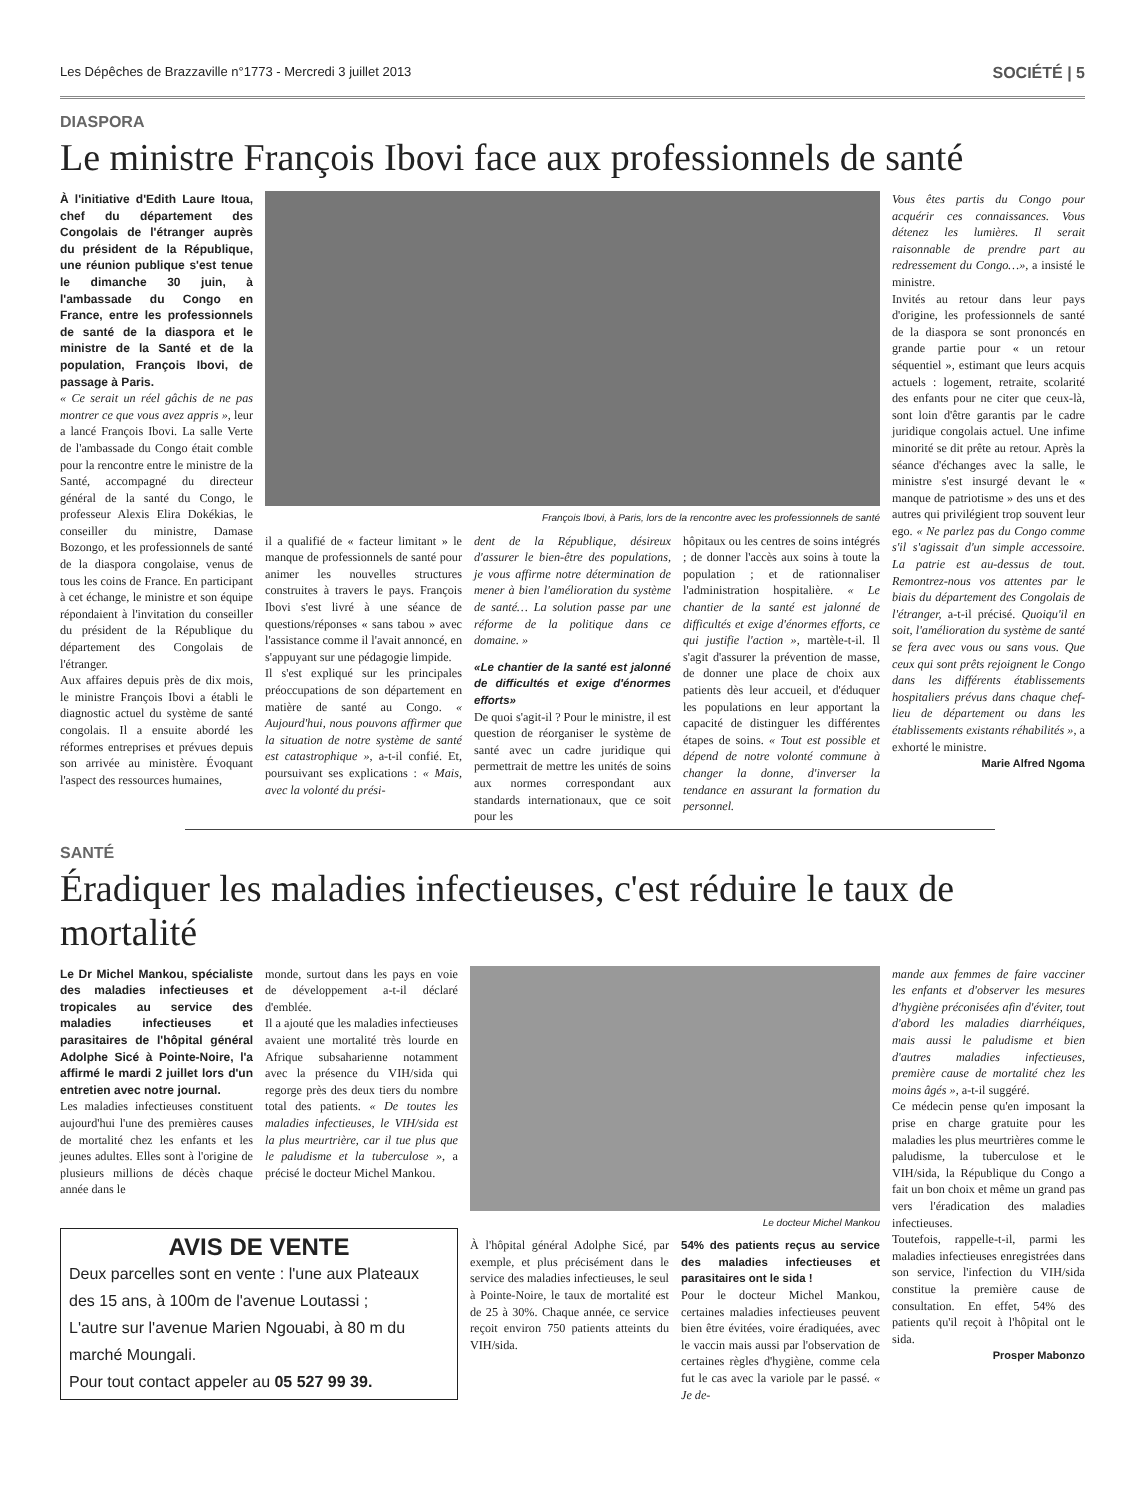Les Dépêches de Brazzaville n°1773 - Mercredi 3 juillet 2013 SOCIÉTÉ | 5
DIASPORA
Le ministre François Ibovi face aux professionnels de santé
À l'initiative d'Edith Laure Itoua, chef du département des Congolais de l'étranger auprès du président de la République, une réunion publique s'est tenue le dimanche 30 juin, à l'ambassade du Congo en France, entre les professionnels de santé de la diaspora et le ministre de la Santé et de la population, François Ibovi, de passage à Paris.
« Ce serait un réel gâchis de ne pas montrer ce que vous avez appris », leur a lancé François Ibovi. La salle Verte de l'ambassade du Congo était comble pour la rencontre entre le ministre de la Santé, accompagné du directeur général de la santé du Congo, le professeur Alexis Elira Dokékias, le conseiller du ministre, Damase Bozongo, et les professionnels de santé de la diaspora congolaise, venus de tous les coins de France. En participant à cet échange, le ministre et son équipe répondaient à l'invitation du conseiller du président de la République du département des Congolais de l'étranger.
Aux affaires depuis près de dix mois, le ministre François Ibovi a établi le diagnostic actuel du système de santé congolais. Il a ensuite abordé les réformes entreprises et prévues depuis son arrivée au ministère. Évoquant l'aspect des ressources humaines,
François Ibovi, à Paris, lors de la rencontre avec les professionnels de santé
il a qualifié de « facteur limitant » le manque de professionnels de santé pour animer les nouvelles structures construites à travers le pays. François Ibovi s'est livré à une séance de questions/réponses « sans tabou » avec l'assistance comme il l'avait annoncé, en s'appuyant sur une pédagogie limpide.
Il s'est expliqué sur les principales préoccupations de son département en matière de santé au Congo. « Aujourd'hui, nous pouvons affirmer que la situation de notre système de santé est catastrophique », a-t-il confié. Et, poursuivant ses explications : « Mais, avec la volonté du prési-
dent de la République, désireux d'assurer le bien-être des populations, je vous affirme notre détermination de mener à bien l'amélioration du système de santé… La solution passe par une réforme de la politique dans ce domaine. »
«Le chantier de la santé est jalonné de difficultés et exige d'énormes efforts»
De quoi s'agit-il ? Pour le ministre, il est question de réorganiser le système de santé avec un cadre juridique qui permettrait de mettre les unités de soins aux normes correspondant aux standards internationaux, que ce soit pour les
hôpitaux ou les centres de soins intégrés ; de donner l'accès aux soins à toute la population ; et de rationnaliser l'administration hospitalière. « Le chantier de la santé est jalonné de difficultés et exige d'énormes efforts, ce qui justifie l'action », martèle-t-il. Il s'agit d'assurer la prévention de masse, de donner une place de choix aux patients dès leur accueil, et d'éduquer les populations en leur apportant la capacité de distinguer les différentes étapes de soins. « Tout est possible et dépend de notre volonté commune à changer la donne, d'inverser la tendance en assurant la formation du personnel.
Vous êtes partis du Congo pour acquérir ces connaissances. Vous détenez les lumières. Il serait raisonnable de prendre part au redressement du Congo…», a insisté le ministre.
Invités au retour dans leur pays d'origine, les professionnels de santé de la diaspora se sont prononcés en grande partie pour « un retour séquentiel », estimant que leurs acquis actuels : logement, retraite, scolarité des enfants pour ne citer que ceux-là, sont loin d'être garantis par le cadre juridique congolais actuel. Une infime minorité se dit prête au retour. Après la séance d'échanges avec la salle, le ministre s'est insurgé devant le « manque de patriotisme » des uns et des autres qui privilégient trop souvent leur ego. « Ne parlez pas du Congo comme s'il s'agissait d'un simple accessoire. La patrie est au-dessus de tout. Remontrez-nous vos attentes par le biais du département des Congolais de l'étranger, a-t-il précisé. Quoiqu'il en soit, l'amélioration du système de santé se fera avec vous ou sans vous. Que ceux qui sont prêts rejoignent le Congo dans les différents établissements hospitaliers prévus dans chaque chef-lieu de département ou dans les établissements existants réhabilités », a exhorté le ministre.
Marie Alfred Ngoma
SANTÉ
Éradiquer les maladies infectieuses, c'est réduire le taux de mortalité
Le Dr Michel Mankou, spécialiste des maladies infectieuses et tropicales au service des maladies infectieuses et parasitaires de l'hôpital général Adolphe Sicé à Pointe-Noire, l'a affirmé le mardi 2 juillet lors d'un entretien avec notre journal.
Les maladies infectieuses constituent aujourd'hui l'une des premières causes de mortalité chez les enfants et les jeunes adultes. Elles sont à l'origine de plusieurs millions de décès chaque année dans le
monde, surtout dans les pays en voie de développement a-t-il déclaré d'emblée.
Il a ajouté que les maladies infectieuses avaient une mortalité très lourde en Afrique subsaharienne notamment avec la présence du VIH/sida qui regorge près des deux tiers du nombre total des patients. « De toutes les maladies infectieuses, le VIH/sida est la plus meurtrière, car il tue plus que le paludisme et la tuberculose », a précisé le docteur Michel Mankou.
AVIS DE VENTE
Deux parcelles sont en vente : l'une aux Plateaux des 15 ans, à 100m de l'avenue Loutassi ;
L'autre sur l'avenue Marien Ngouabi, à 80 m du marché Moungali.
Pour tout contact appeler au 05 527 99 39.
Le docteur Michel Mankou
À l'hôpital général Adolphe Sicé, par exemple, et plus précisément dans le service des maladies infectieuses, le seul à Pointe-Noire, le taux de mortalité est de 25 à 30%. Chaque année, ce service reçoit environ 750 patients atteints du VIH/sida.
54% des patients reçus au service des maladies infectieuses et parasitaires ont le sida !
Pour le docteur Michel Mankou, certaines maladies infectieuses peuvent bien être évitées, voire éradiquées, avec le vaccin mais aussi par l'observation de certaines règles d'hygiène, comme cela fut le cas avec la variole par le passé. « Je de-
mande aux femmes de faire vacciner les enfants et d'observer les mesures d'hygiène préconisées afin d'éviter, tout d'abord les maladies diarrhéiques, mais aussi le paludisme et bien d'autres maladies infectieuses, première cause de mortalité chez les moins âgés », a-t-il suggéré.
Ce médecin pense qu'en imposant la prise en charge gratuite pour les maladies les plus meurtrières comme le paludisme, la tuberculose et le VIH/sida, la République du Congo a fait un bon choix et même un grand pas vers l'éradication des maladies infectieuses.
Toutefois, rappelle-t-il, parmi les maladies infectieuses enregistrées dans son service, l'infection du VIH/sida constitue la première cause de consultation. En effet, 54% des patients qu'il reçoit à l'hôpital ont le sida.
Prosper Mabonzo